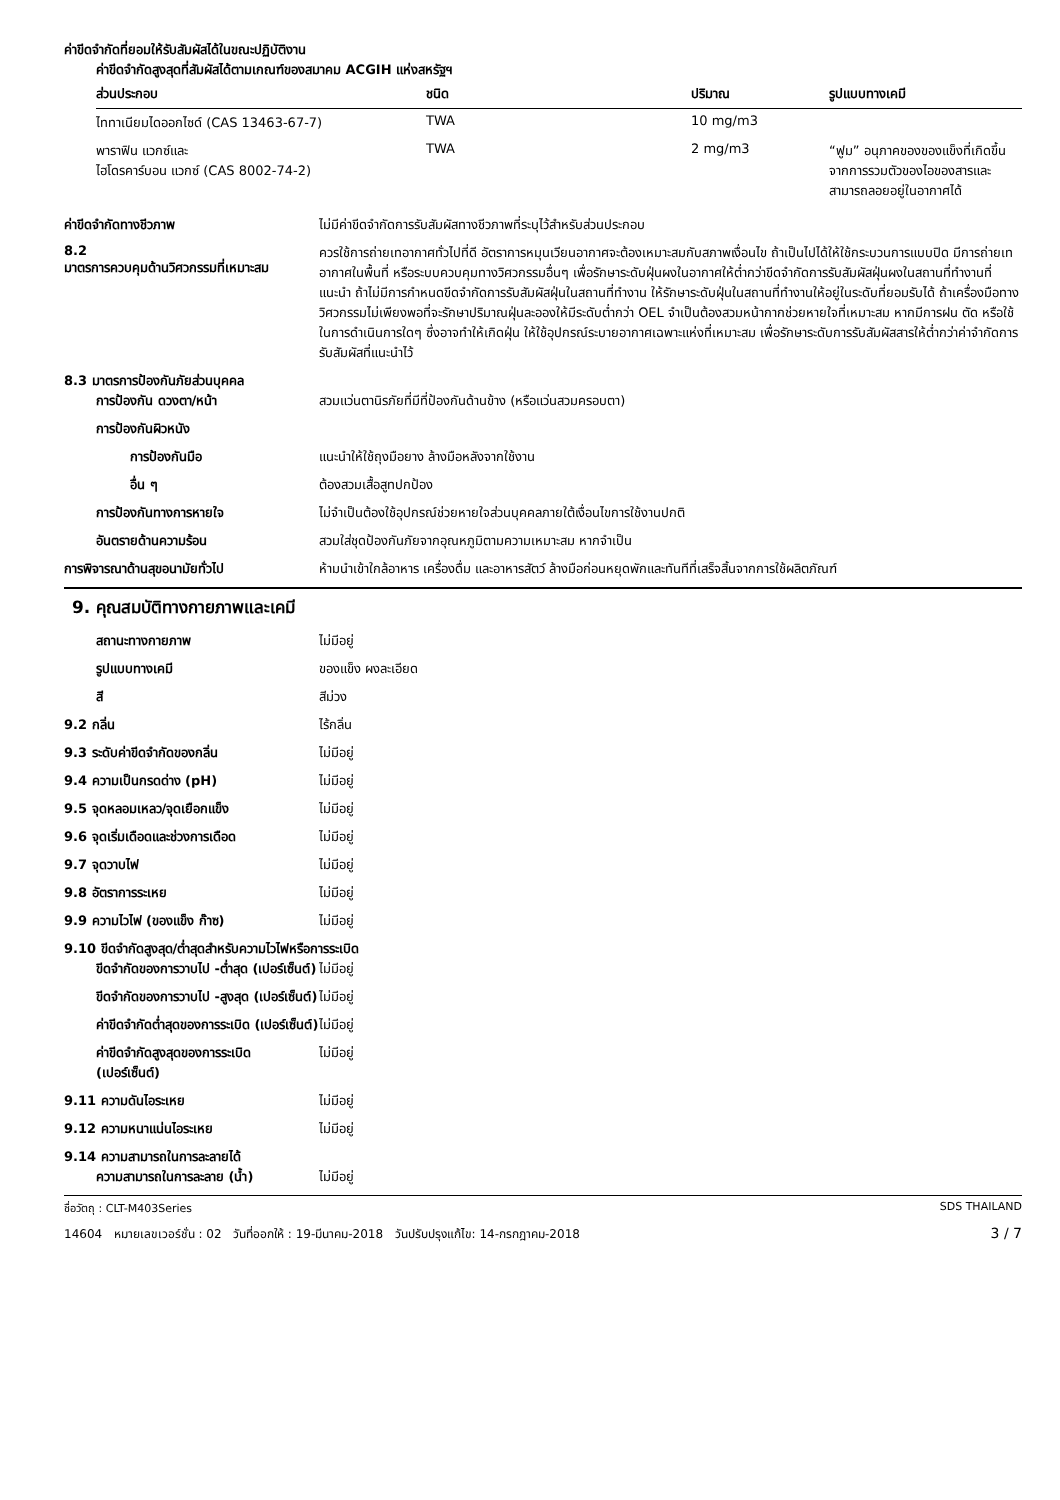ค่าขีดจำกัดที่ยอมให้รับสัมผัสได้ในขณะปฏิบัติงาน
ค่าขีดจำกัดสูงสุดที่สัมผัสได้ตามเกณฑ์ของสมาคม ACGIH แห่งสหรัฐฯ
| ส่วนประกอบ | ชนิด | ปริมาณ | รูปแบบทางเคมี |
| --- | --- | --- | --- |
| ไททาเนียมไดออกไซด์ (CAS 13463-67-7) | TWA | 10 mg/m3 | |
| พาราฟิน แวกซ์และ ไฮโดรคาร์บอน แวกซ์ (CAS 8002-74-2) | TWA | 2 mg/m3 | “ฟูม” อนุภาคของของแข็งที่เกิดขึ้นจากการรวมตัวของไอของสารและสามารถลอยอยู่ในอากาศได้ |
ค่าขีดจำกัดทางชีวภาพ ไม่มีค่าขีดจำกัดการรับสัมผัสทางชีวภาพที่ระบุไว้สำหรับส่วนประกอบ
8.2
มาตรการควบคุมด้านวิศวกรรมที่เหมาะสม
ควรใช้การถ่ายเทอากาศทั่วไปที่ดี อัตราการหมุนเวียนอากาศจะต้องเหมาะสมกับสภาพเงื่อนไข ถ้าเป็นไปได้ให้ใช้กระบวนการแบบปิด มีการถ่ายเทอากาศในพื้นที่ หรือระบบควบคุมทางวิศวกรรมอื่นๆ เพื่อรักษาระดับฝุ่นผงในอากาศให้ต่ำกว่าขีดจำกัดการรับสัมผัสฝุ่นผงในสถานที่ทำงานที่แนะนำ ถ้าไม่มีการกำหนดขีดจำกัดการรับสัมผัสฝุ่นในสถานที่ทำงาน ให้รักษาระดับฝุ่นในสถานที่ทำงานให้อยู่ในระดับที่ยอมรับได้ ถ้าเครื่องมือทางวิศวกรรมไม่เพียงพอที่จะรักษาปริมาณฝุ่นละอองให้มีระดับต่ำกว่า OEL จำเป็นต้องสวมหน้ากากช่วยหายใจที่เหมาะสม หากมีการฝน ตัด หรือใช้ในการดำเนินการใดๆ ซึ่งอาจทำให้เกิดฝุ่น ให้ใช้อุปกรณ์ระบายอากาศเฉพาะแห่งที่เหมาะสม เพื่อรักษาระดับการรับสัมผัสสารให้ต่ำกว่าค่าจำกัดการรับสัมผัสที่แนะนำไว้
8.3 มาตรการป้องกันภัยส่วนบุคคล
การป้องกัน ดวงตา/หน้า สวมแว่นตานิรภัยที่มีที่ป้องกันด้านข้าง (หรือแว่นสวมครอบตา)
การป้องกันผิวหนัง
การป้องกันมือ แนะนำให้ใช้ถุงมือยาง ล้างมือหลังจากใช้งาน
อื่น ๆ ต้องสวมเสื้อสูทปกป้อง
การป้องกันทางการหายใจ ไม่จำเป็นต้องใช้อุปกรณ์ช่วยหายใจส่วนบุคคลภายใต้เงื่อนไขการใช้งานปกติ
อันตรายด้านความร้อน สวมใส่ชุดป้องกันภัยจากอุณหภูมิตามความเหมาะสม หากจำเป็น
การพิจารณาด้านสุขอนามัยทั่วไป ห้ามนำเข้าใกล้อาหาร เครื่องดื่ม และอาหารสัตว์ ล้างมือก่อนหยุดพักและทันทีที่เสร็จสิ้นจากการใช้ผลิตภัณฑ์
9. คุณสมบัติทางกายภาพและเคมี
สถานะทางกายภาพ ไม่มีอยู่
รูปแบบทางเคมี ของแข็ง ผงละเอียด
สี สีม่วง
9.2 กลิ่น ไร้กลิ่น
9.3 ระดับค่าขีดจำกัดของกลิ่น ไม่มีอยู่
9.4 ความเป็นกรดด่าง (pH) ไม่มีอยู่
9.5 จุดหลอมเหลว/จุดเยือกแข็ง ไม่มีอยู่
9.6 จุดเริ่มเดือดและช่วงการเดือด ไม่มีอยู่
9.7 จุดวาบไฟ ไม่มีอยู่
9.8 อัตราการระเหย ไม่มีอยู่
9.9 ความไวไฟ (ของแข็ง ก๊าซ) ไม่มีอยู่
9.10 ขีดจำกัดสูงสุด/ต่ำสุดสำหรับความไวไฟหรือการระเบิด
ขีดจำกัดของการวาบไป -ต่ำสุด (เปอร์เซ็นต์)
ไม่มีอยู่
ขีดจำกัดของการวาบไป -สูงสุด (เปอร์เซ็นต์)
ไม่มีอยู่
ค่าขีดจำกัดต่ำสุดของการระเบิด (เปอร์เซ็นต์)
ไม่มีอยู่
ค่าขีดจำกัดสูงสุดของการระเบิด (เปอร์เซ็นต์)
ไม่มีอยู่
9.11 ความดันไอระเหย ไม่มีอยู่
9.12 ความหนาแน่นไอระเหย ไม่มีอยู่
9.14 ความสามารถในการละลายได้
ความสามารถในการละลาย (น้ำ) ไม่มีอยู่
ชื่อวัตถุ : CLT-M403Series SDS THAILAND
14604 หมายเลขเวอร์ชั่น : 02 วันที่ออกให้ : 19-มีนาคม-2018 วันปรับปรุงแก้ไข: 14-กรกฎาคม-2018 3 / 7